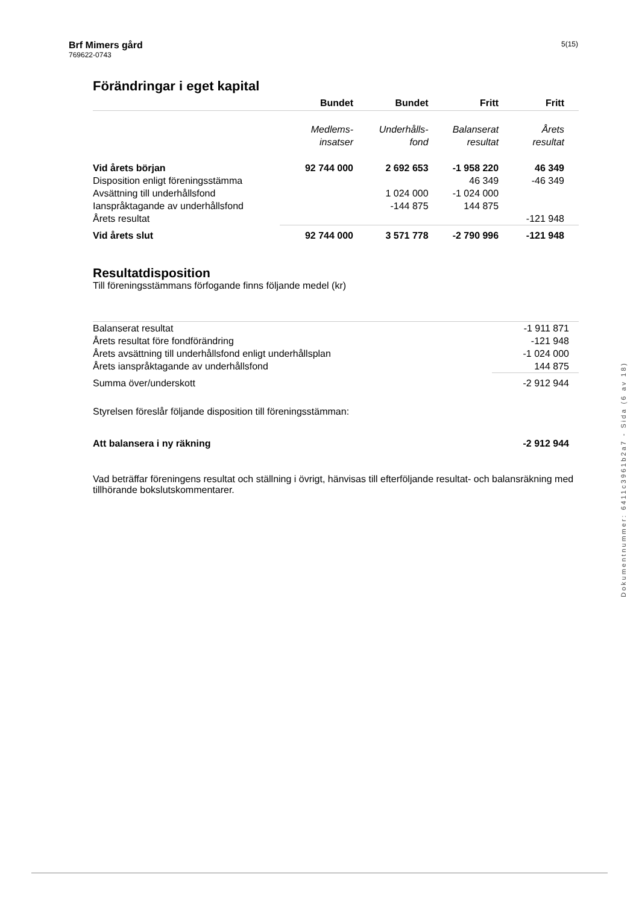Brf Mimers gård
769622-0743
5(15)
Förändringar i eget kapital
| | Bundet | Bundet | Fritt | Fritt |
| --- | --- | --- | --- | --- |
| | Medlems- insatser | Underhålls- fond | Balanserat resultat | Årets resultat |
| Vid årets början | 92 744 000 | 2 692 653 | -1 958 220 | 46 349 |
| Disposition enligt föreningsstämma | | | 46 349 | -46 349 |
| Avsättning till underhållsfond | | 1 024 000 | -1 024 000 | |
| Ianspråktagande av underhållsfond | | -144 875 | 144 875 | |
| Årets resultat | | | | -121 948 |
| Vid årets slut | 92 744 000 | 3 571 778 | -2 790 996 | -121 948 |
Resultatdisposition
Till föreningsstämmans förfogande finns följande medel (kr)
| Balanserat resultat | -1 911 871 |
| Årets resultat före fondförändring | -121 948 |
| Årets avsättning till underhållsfond enligt underhållsplan | -1 024 000 |
| Årets ianspråktagande av underhållsfond | 144 875 |
| Summa över/underskott | -2 912 944 |
| Styrelsen föreslår följande disposition till föreningsstämman: | |
| Att balansera i ny räkning | -2 912 944 |
Vad beträffar föreningens resultat och ställning i övrigt, hänvisas till efterföljande resultat- och balansräkning med tillhörande bokslutskommentarer.
Dokumentnummer: 6411c3961b2a7 - Sida (6 av 18)